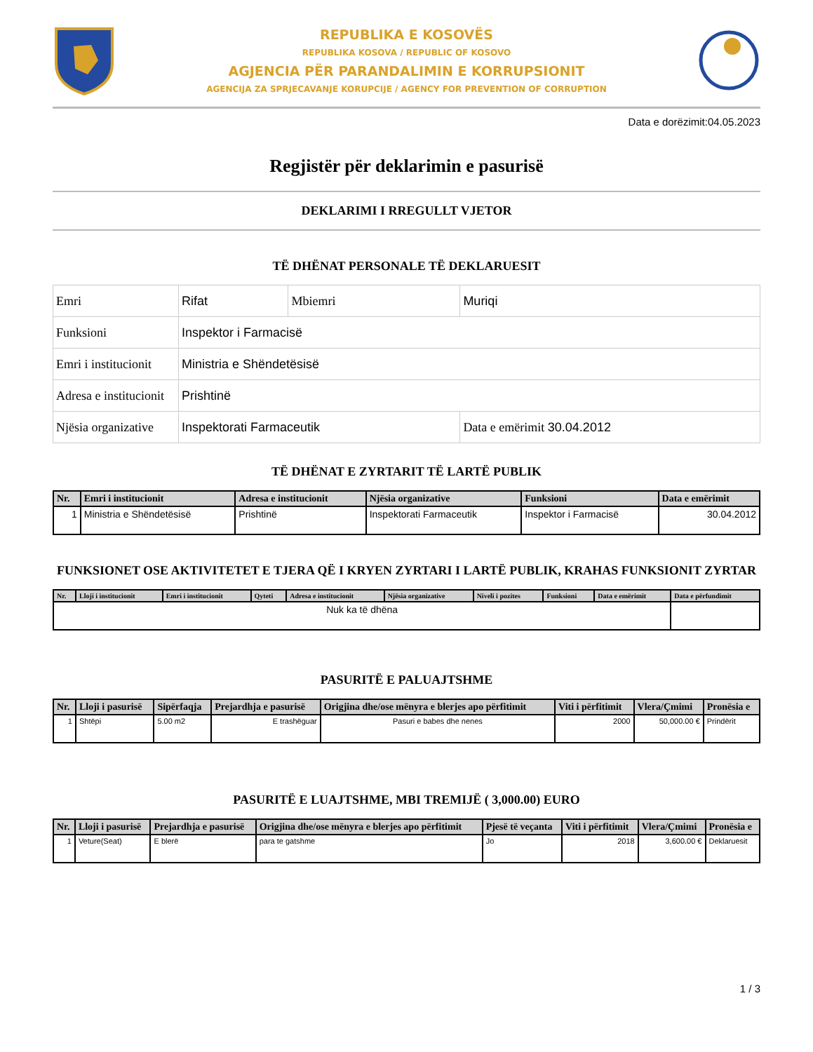REPUBLIKA E KOSOVËS
REPUBLIKA KOSOVA / REPUBLIC OF KOSOVO
AGJENCIA PËR PARANDALIMIN E KORRUPSIONIT
AGENCIJA ZA SPRJECAVANJE KORUPCIJE / AGENCY FOR PREVENTION OF CORRUPTION
Data e dorëzimit:04.05.2023
Regjistër për deklarimin e pasurisë
DEKLARIMI I RREGULLT VJETOR
TË DHËNAT PERSONALE TË DEKLARUESIT
| Emri | Rifat | Mbiemri | Muriqi |
| Funksioni | Inspektor i Farmacisë | | |
| Emri i institucionit | Ministria e Shëndetësisë | | |
| Adresa e institucionit | Prishtinë | | |
| Njësia organizative | Inspektorati Farmaceutik | | Data e emërimit 30.04.2012 |
TË DHËNAT E ZYRTARIT TË LARTË PUBLIK
| Nr. | Emri i institucionit | Adresa e institucionit | Njësia organizative | Funksioni | Data e emërimit |
| --- | --- | --- | --- | --- | --- |
| 1 | Ministria e Shëndetësisë | Prishtinë | Inspektorati Farmaceutik | Inspektor i Farmacisë | 30.04.2012 |
FUNKSIONET OSE AKTIVITETET E TJERA QË I KRYEN ZYRTARI I LARTË PUBLIK, KRAHAS FUNKSIONIT ZYRTAR
| Nr. | Lloji i institucionit | Emri i institucionit | Qyteti | Adresa e institucionit | Njësia organizative | Niveli i pozites | Funksioni | Data e emërimit | Data e përfundimit |
| --- | --- | --- | --- | --- | --- | --- | --- | --- | --- |
| Nuk ka të dhëna | | | | | | | | | |
PASURITË E PALUAJTSHME
| Nr. | Lloji i pasurisë | Sipërfaqja | Prejardhja e pasurisë | Origjina dhe/ose mënyra e blerjes apo përfitimit | Viti i përfitimit | Vlera/Çmimi | Pronësia e |
| --- | --- | --- | --- | --- | --- | --- | --- |
| 1 | Shtëpi | 5.00 m2 | E trashëguar | Pasuri e babes dhe nenes | 2000 | 50,000.00 € | Prindërit |
PASURITË E LUAJTSHME, MBI TREMIJË ( 3,000.00) EURO
| Nr. | Lloji i pasurisë | Prejardhja e pasurisë | Origjina dhe/ose mënyra e blerjes apo përfitimit | Pjesë të veçanta | Viti i përfitimit | Vlera/Çmimi | Pronësia e |
| --- | --- | --- | --- | --- | --- | --- | --- |
| 1 | Veture(Seat) | E blerë | para te gatshme | Jo | 2018 | 3,600.00 € | Deklaruesit |
1 / 3